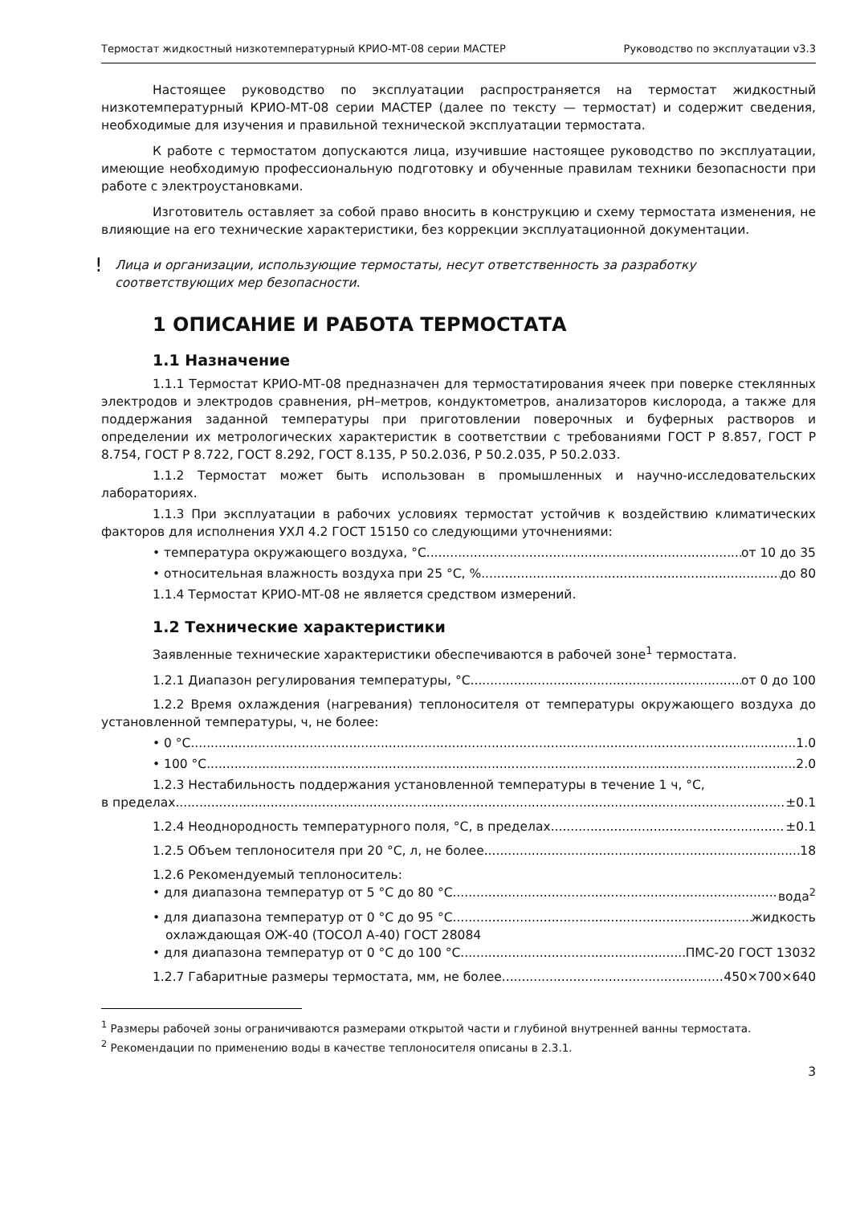Термостат жидкостный низкотемпературный КРИО-МТ-08 серии МАСТЕР Руководство по эксплуатации v3.3
Настоящее руководство по эксплуатации распространяется на термостат жидкостный низкотемпературный КРИО-МТ-08 серии МАСТЕР (далее по тексту — термостат) и содержит сведения, необходимые для изучения и правильной технической эксплуатации термостата.
К работе с термостатом допускаются лица, изучившие настоящее руководство по эксплуатации, имеющие необходимую профессиональную подготовку и обученные правилам техники безопасности при работе с электроустановками.
Изготовитель оставляет за собой право вносить в конструкцию и схему термостата изменения, не влияющие на его технические характеристики, без коррекции эксплуатационной документации.
!
Лица и организации, использующие термостаты, несут ответственность за разработку соответствующих мер безопасности.
1 ОПИСАНИЕ И РАБОТА ТЕРМОСТАТА
1.1 Назначение
1.1.1 Термостат КРИО-МТ-08 предназначен для термостатирования ячеек при поверке стеклянных электродов и электродов сравнения, pH–метров, кондуктометров, анализаторов кислорода, а также для поддержания заданной температуры при приготовлении поверочных и буферных растворов и определении их метрологических характеристик в соответствии с требованиями ГОСТ Р 8.857, ГОСТ Р 8.754, ГОСТ Р 8.722, ГОСТ 8.292, ГОСТ 8.135, Р 50.2.036, Р 50.2.035, Р 50.2.033.
1.1.2 Термостат может быть использован в промышленных и научно-исследовательских лабораториях.
1.1.3 При эксплуатации в рабочих условиях термостат устойчив к воздействию климатических факторов для исполнения УХЛ 4.2 ГОСТ 15150 со следующими уточнениями:
• температура окружающего воздуха, °С от 10 до 35
• относительная влажность воздуха при 25 °С, % до 80
1.1.4 Термостат КРИО-МТ-08 не является средством измерений.
1.2 Технические характеристики
Заявленные технические характеристики обеспечиваются в рабочей зоне<sup>1</sup> термостата.
1.2.1 Диапазон регулирования температуры, °С от 0 до 100
1.2.2 Время охлаждения (нагревания) теплоносителя от температуры окружающего воздуха до установленной температуры, ч, не более:
• 0 °С 1.0
• 100 °С 2.0
1.2.3 Нестабильность поддержания установленной температуры в течение 1 ч, °С,
в пределах ±0.1
1.2.4 Неоднородность температурного поля, °С, в пределах ±0.1
1.2.5 Объем теплоносителя при 20 °С, л, не более 18
1.2.6 Рекомендуемый теплоноситель:
• для диапазона температур от 5 °С до 80 °С вода<sup>2</sup>
• для диапазона температур от 0 °С до 95 °С жидкость
охлаждающая ОЖ-40 (ТОСОЛ А-40) ГОСТ 28084
• для диапазона температур от 0 °С до 100 °С ПМС-20 ГОСТ 13032
1.2.7 Габаритные размеры термостата, мм, не более 450×700×640
<sup>1</sup> Размеры рабочей зоны ограничиваются размерами открытой части и глубиной внутренней ванны термостата.
<sup>2</sup> Рекомендации по применению воды в качестве теплоносителя описаны в 2.3.1.
3